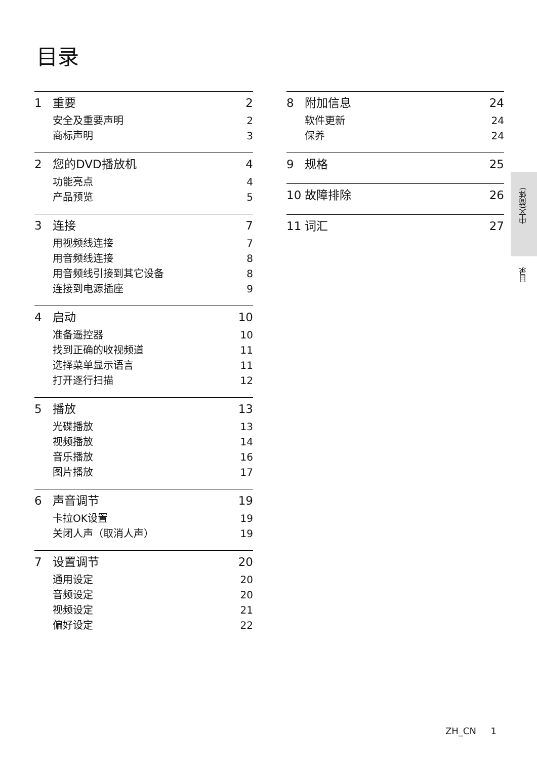目录
1 重要 2
安全及重要声明 2
商标声明 3
2 您的DVD播放机 4
功能亮点 4
产品预览 5
3 连接 7
用视频线连接 7
用音频线连接 8
用音频线引接到其它设备 8
连接到电源插座 9
4 启动 10
准备遥控器 10
找到正确的收视频道 11
选择菜单显示语言 11
打开逐行扫描 12
5 播放 13
光碟播放 13
视频播放 14
音乐播放 16
图片播放 17
6 声音调节 19
卡拉OK设置 19
关闭人声（取消人声） 19
7 设置调节 20
通用设定 20
音频设定 20
视频设定 21
偏好设定 22
8 附加信息 24
软件更新 24
保养 24
9 规格 25
10 故障排除 26
11 词汇 27
中文(简体)
目录
ZH_CN 1